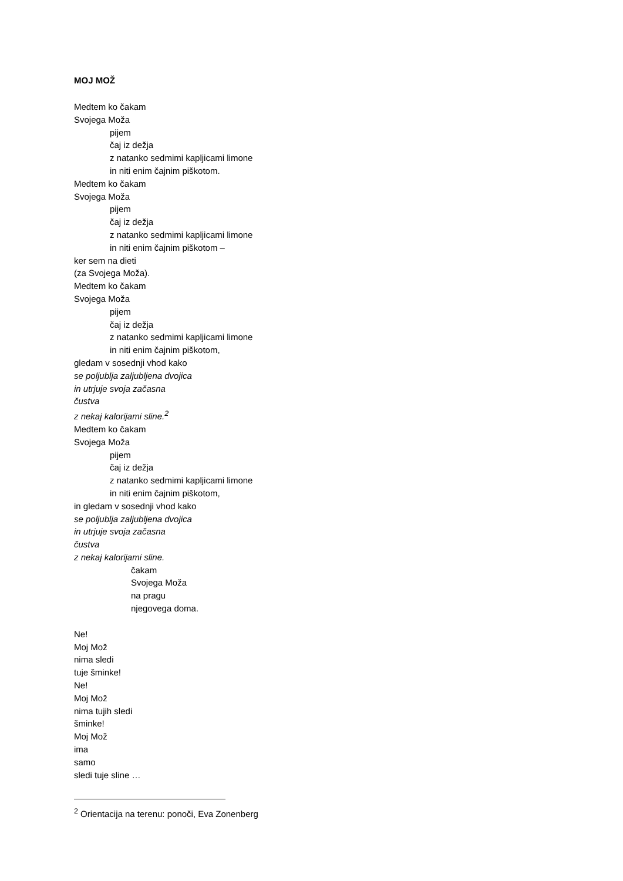MOJ MOŽ
Medtem ko čakam
Svojega Moža
pijem
čaj iz dežja
z natanko sedmimi kapljicami limone
in niti enim čajnim piškotom.
Medtem ko čakam
Svojega Moža
pijem
čaj iz dežja
z natanko sedmimi kapljicami limone
in niti enim čajnim piškotom –
ker sem na dieti
(za Svojega Moža).
Medtem ko čakam
Svojega Moža
pijem
čaj iz dežja
z natanko sedmimi kapljicami limone
in niti enim čajnim piškotom,
gledam v sosednji vhod kako
se poljublja zaljubljena dvojica
in utrjuje svoja začasna
čustva
z nekaj kalorijami sline.<sup>2</sup>
Medtem ko čakam
Svojega Moža
pijem
čaj iz dežja
z natanko sedmimi kapljicami limone
in niti enim čajnim piškotom,
in gledam v sosednji vhod kako
se poljublja zaljubljena dvojica
in utrjuje svoja začasna
čustva
z nekaj kalorijami sline.
čakam
Svojega Moža
na pragu
njegovega doma.
Ne!
Moj Mož
nima sledi
tuje šminke!
Ne!
Moj Mož
nima tujih sledi
šminke!
Moj Mož
ima
samo
sledi tuje sline …
<sup>2</sup> Orientacija na terenu: ponoči, Eva Zonenberg